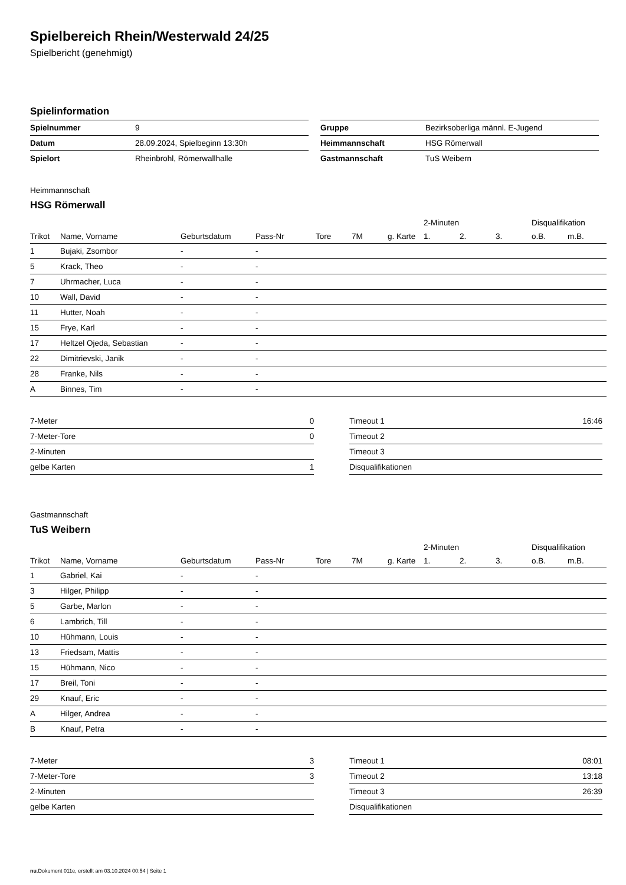Spielbereich Rhein/Westerwald 24/25
Spielbericht (genehmigt)
Spielinformation
| Spielnummer | 9 |
| Datum | 28.09.2024, Spielbeginn 13:30h |
| Spielort | Rheinbrohl, Römerwallhalle |
| Gruppe | Bezirksoberliga männl. E-Jugend |
| Heimmannschaft | HSG Römerwall |
| Gastmannschaft | TuS Weibern |
Heimmannschaft
HSG Römerwall
| | | | | | | | 2-Minuten | | | Disqualifikation | |
| --- | --- | --- | --- | --- | --- | --- | --- | --- | --- | --- | --- |
| Trikot | Name, Vorname | Geburtsdatum | Pass-Nr | Tore | 7M | g. Karte | 1. | 2. | 3. | o.B. | m.B. |
| 1 | Bujaki, Zsombor | - | - | | | | | | | | |
| 5 | Krack, Theo | - | - | | | | | | | | |
| 7 | Uhrmacher, Luca | - | - | | | | | | | | |
| 10 | Wall, David | - | - | | | | | | | | |
| 11 | Hutter, Noah | - | - | | | | | | | | |
| 15 | Frye, Karl | - | - | | | | | | | | |
| 17 | Heltzel Ojeda, Sebastian | - | - | | | | | | | | |
| 22 | Dimitrievski, Janik | - | - | | | | | | | | |
| 28 | Franke, Nils | - | - | | | | | | | | |
| A | Binnes, Tim | - | - | | | | | | | | |
| 7-Meter | 0 |
| 7-Meter-Tore | 0 |
| 2-Minuten | |
| gelbe Karten | 1 |
| Timeout 1 | 16:46 |
| Timeout 2 | |
| Timeout 3 | |
| Disqualifikationen | |
Gastmannschaft
TuS Weibern
| | | | | | | | 2-Minuten | | | Disqualifikation | |
| --- | --- | --- | --- | --- | --- | --- | --- | --- | --- | --- | --- |
| Trikot | Name, Vorname | Geburtsdatum | Pass-Nr | Tore | 7M | g. Karte | 1. | 2. | 3. | o.B. | m.B. |
| 1 | Gabriel, Kai | - | - | | | | | | | | |
| 3 | Hilger, Philipp | - | - | | | | | | | | |
| 5 | Garbe, Marlon | - | - | | | | | | | | |
| 6 | Lambrich, Till | - | - | | | | | | | | |
| 10 | Hühmann, Louis | - | - | | | | | | | | |
| 13 | Friedsam, Mattis | - | - | | | | | | | | |
| 15 | Hühmann, Nico | - | - | | | | | | | | |
| 17 | Breil, Toni | - | - | | | | | | | | |
| 29 | Knauf, Eric | - | - | | | | | | | | |
| A | Hilger, Andrea | - | - | | | | | | | | |
| B | Knauf, Petra | - | - | | | | | | | | |
| 7-Meter | 3 |
| 7-Meter-Tore | 3 |
| 2-Minuten | |
| gelbe Karten | |
| Timeout 1 | 08:01 |
| Timeout 2 | 13:18 |
| Timeout 3 | 26:39 |
| Disqualifikationen | |
nu.Dokument 011e, erstellt am 03.10.2024 00:54 | Seite 1